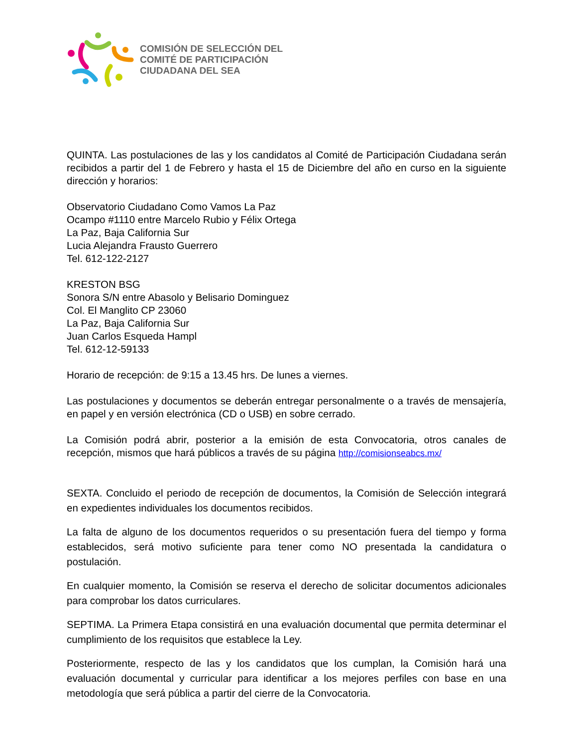COMISIÓN DE SELECCIÓN DEL
COMITÉ DE PARTICIPACIÓN
CIUDADANA DEL SEA
QUINTA. Las postulaciones de las y los candidatos al Comité de Participación Ciudadana serán recibidos a partir del 1 de Febrero y hasta el 15 de Diciembre del año en curso en la siguiente dirección y horarios:
Observatorio Ciudadano Como Vamos La Paz
Ocampo #1110 entre Marcelo Rubio y Félix Ortega
La Paz, Baja California Sur
Lucia Alejandra Frausto Guerrero
Tel. 612-122-2127
KRESTON BSG
Sonora S/N entre Abasolo y Belisario Dominguez
Col. El Manglito CP 23060
La Paz, Baja California Sur
Juan Carlos Esqueda Hampl
Tel. 612-12-59133
Horario de recepción: de 9:15 a 13.45 hrs. De lunes a viernes.
Las postulaciones y documentos se deberán entregar personalmente o a través de mensajería, en papel y en versión electrónica (CD o USB) en sobre cerrado.
La Comisión podrá abrir, posterior a la emisión de esta Convocatoria, otros canales de recepción, mismos que hará públicos a través de su página http://comisionseabcs.mx/
SEXTA. Concluido el periodo de recepción de documentos, la Comisión de Selección integrará en expedientes individuales los documentos recibidos.
La falta de alguno de los documentos requeridos o su presentación fuera del tiempo y forma establecidos, será motivo suficiente para tener como NO presentada la candidatura o postulación.
En cualquier momento, la Comisión se reserva el derecho de solicitar documentos adicionales para comprobar los datos curriculares.
SEPTIMA. La Primera Etapa consistirá en una evaluación documental que permita determinar el cumplimiento de los requisitos que establece la Ley.
Posteriormente, respecto de las y los candidatos que los cumplan, la Comisión hará una evaluación documental y curricular para identificar a los mejores perfiles con base en una metodología que será pública a partir del cierre de la Convocatoria.